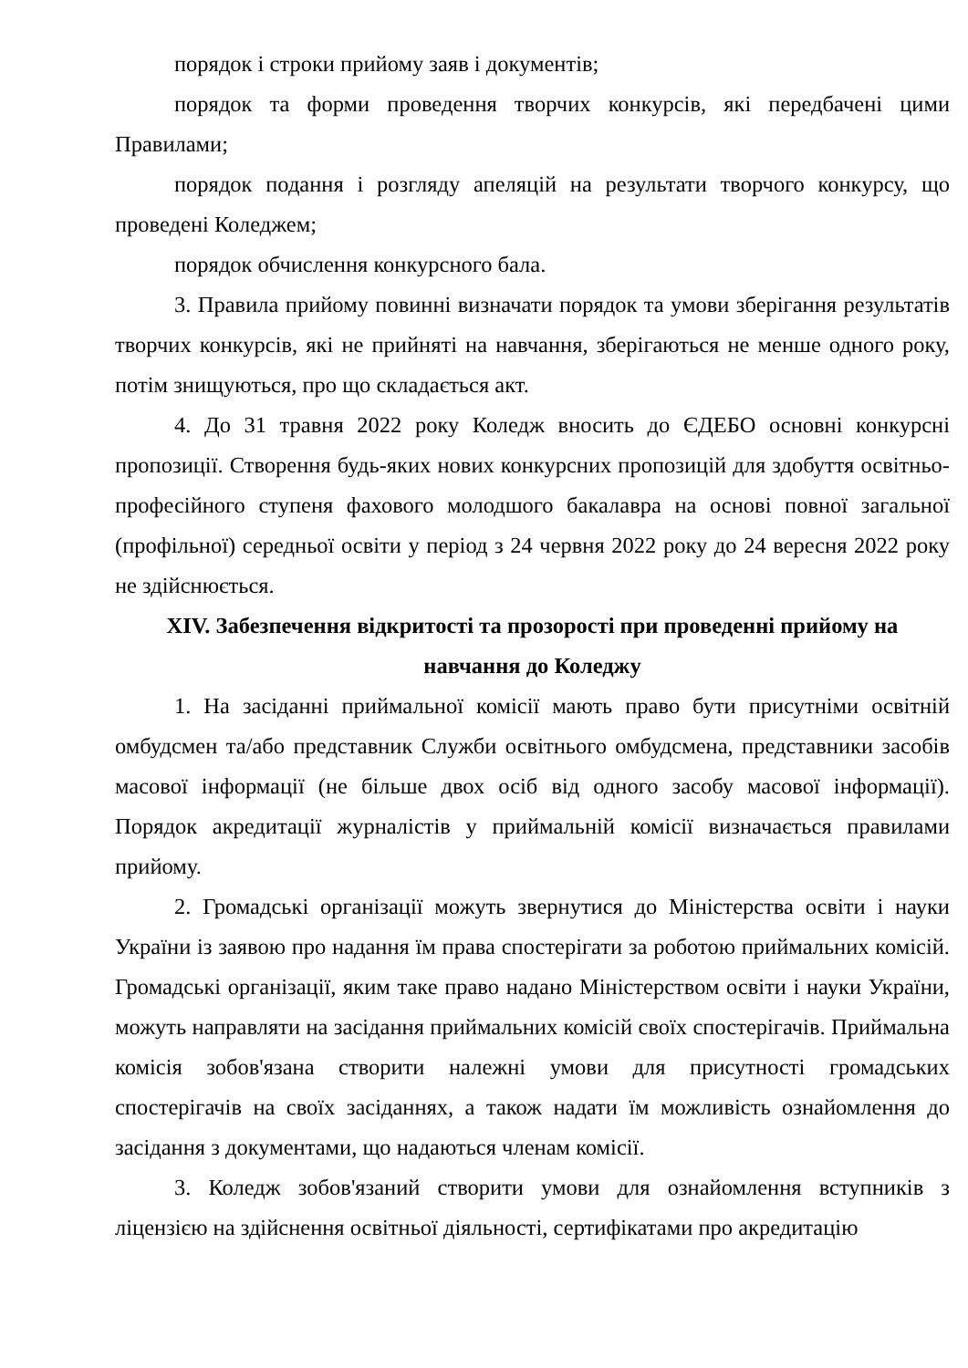порядок і строки прийому заяв і документів;
порядок та форми проведення творчих конкурсів, які передбачені цими Правилами;
порядок подання і розгляду апеляцій на результати творчого конкурсу, що проведені Коледжем;
порядок обчислення конкурсного бала.
3. Правила прийому повинні визначати порядок та умови зберігання результатів творчих конкурсів, які не прийняті на навчання, зберігаються не менше одного року, потім знищуються, про що складається акт.
4. До 31 травня 2022 року Коледж вносить до ЄДЕБО основні конкурсні пропозиції. Створення будь-яких нових конкурсних пропозицій для здобуття освітньо-професійного ступеня фахового молодшого бакалавра на основі повної загальної (профільної) середньої освіти у період з 24 червня 2022 року до 24 вересня 2022 року не здійснюється.
XIV. Забезпечення відкритості та прозорості при проведенні прийому на навчання до Коледжу
1. На засіданні приймальної комісії мають право бути присутніми освітній омбудсмен та/або представник Служби освітнього омбудсмена, представники засобів масової інформації (не більше двох осіб від одного засобу масової інформації). Порядок акредитації журналістів у приймальній комісії визначається правилами прийому.
2. Громадські організації можуть звернутися до Міністерства освіти і науки України із заявою про надання їм права спостерігати за роботою приймальних комісій. Громадські організації, яким таке право надано Міністерством освіти і науки України, можуть направляти на засідання приймальних комісій своїх спостерігачів. Приймальна комісія зобов'язана створити належні умови для присутності громадських спостерігачів на своїх засіданнях, а також надати їм можливість ознайомлення до засідання з документами, що надаються членам комісії.
3. Коледж зобов'язаний створити умови для ознайомлення вступників з ліцензією на здійснення освітньої діяльності, сертифікатами про акредитацію